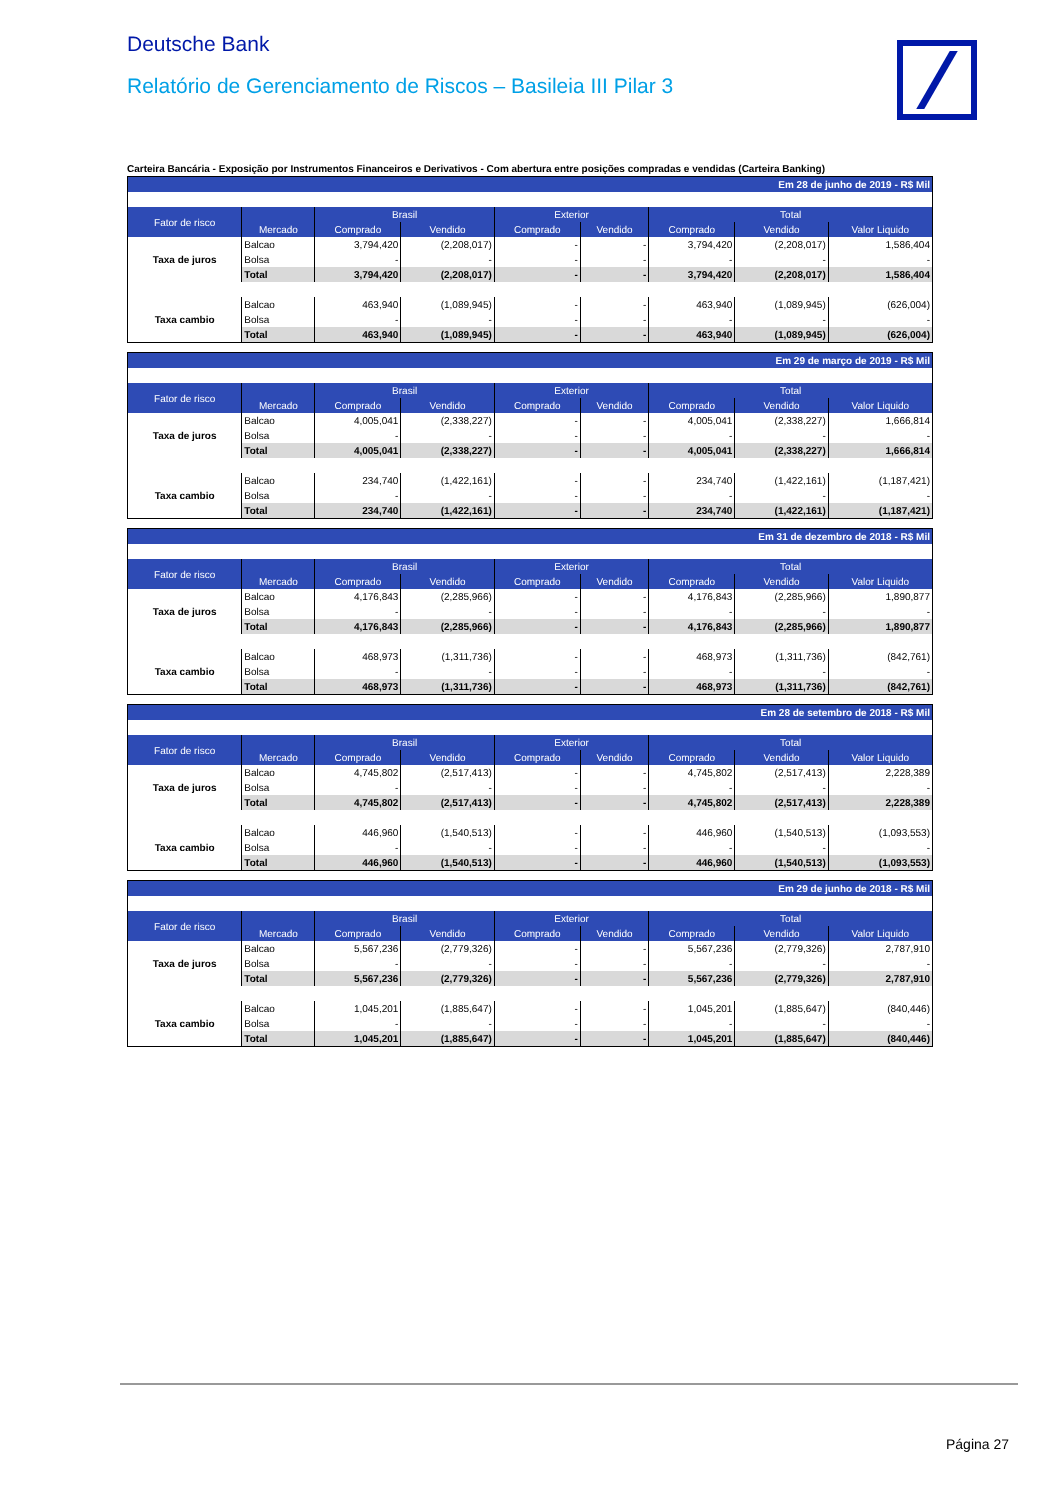Deutsche Bank
Relatório de Gerenciamento de Riscos – Basileia III Pilar 3
Carteira Bancária - Exposição por Instrumentos Financeiros e Derivativos - Com abertura entre posições compradas e vendidas (Carteira Banking)
| Em 28 de junho de 2019 - R$ Mil | | | | | | | | |
| Fator de risco | | Brasil | | Exterior | | Total | | |
| | Mercado | Comprado | Vendido | Comprado | Vendido | Comprado | Vendido | Valor Liquido |
| Taxa de juros | Balcao | 3,794,420 | (2,208,017) | - | - | 3,794,420 | (2,208,017) | 1,586,404 |
| | Bolsa | - | - | - | - | - | - | - |
| | Total | 3,794,420 | (2,208,017) | - | - | 3,794,420 | (2,208,017) | 1,586,404 |
| Taxa cambio | Balcao | 463,940 | (1,089,945) | - | - | 463,940 | (1,089,945) | (626,004) |
| | Bolsa | - | - | - | - | - | - | - |
| | Total | 463,940 | (1,089,945) | - | - | 463,940 | (1,089,945) | (626,004) |
| Em 29 de março de 2019 - R$ Mil | | | | | | | | |
| Fator de risco | | Brasil | | Exterior | | Total | | |
| | Mercado | Comprado | Vendido | Comprado | Vendido | Comprado | Vendido | Valor Liquido |
| Taxa de juros | Balcao | 4,005,041 | (2,338,227) | - | - | 4,005,041 | (2,338,227) | 1,666,814 |
| | Bolsa | - | - | - | - | - | - | - |
| | Total | 4,005,041 | (2,338,227) | - | - | 4,005,041 | (2,338,227) | 1,666,814 |
| Taxa cambio | Balcao | 234,740 | (1,422,161) | - | - | 234,740 | (1,422,161) | (1,187,421) |
| | Bolsa | - | - | - | - | - | - | - |
| | Total | 234,740 | (1,422,161) | - | - | 234,740 | (1,422,161) | (1,187,421) |
| Em 31 de dezembro de 2018 - R$ Mil | | | | | | | | |
| Fator de risco | | Brasil | | Exterior | | Total | | |
| | Mercado | Comprado | Vendido | Comprado | Vendido | Comprado | Vendido | Valor Liquido |
| Taxa de juros | Balcao | 4,176,843 | (2,285,966) | - | - | 4,176,843 | (2,285,966) | 1,890,877 |
| | Bolsa | - | - | - | - | - | - | - |
| | Total | 4,176,843 | (2,285,966) | - | - | 4,176,843 | (2,285,966) | 1,890,877 |
| Taxa cambio | Balcao | 468,973 | (1,311,736) | - | - | 468,973 | (1,311,736) | (842,761) |
| | Bolsa | - | - | - | - | - | - | - |
| | Total | 468,973 | (1,311,736) | - | - | 468,973 | (1,311,736) | (842,761) |
| Em 28 de setembro de 2018 - R$ Mil | | | | | | | | |
| Fator de risco | | Brasil | | Exterior | | Total | | |
| | Mercado | Comprado | Vendido | Comprado | Vendido | Comprado | Vendido | Valor Liquido |
| Taxa de juros | Balcao | 4,745,802 | (2,517,413) | - | - | 4,745,802 | (2,517,413) | 2,228,389 |
| | Bolsa | - | - | - | - | - | - | - |
| | Total | 4,745,802 | (2,517,413) | - | - | 4,745,802 | (2,517,413) | 2,228,389 |
| Taxa cambio | Balcao | 446,960 | (1,540,513) | - | - | 446,960 | (1,540,513) | (1,093,553) |
| | Bolsa | - | - | - | - | - | - | - |
| | Total | 446,960 | (1,540,513) | - | - | 446,960 | (1,540,513) | (1,093,553) |
| Em 29 de junho de 2018 - R$ Mil | | | | | | | | |
| Fator de risco | | Brasil | | Exterior | | Total | | |
| | Mercado | Comprado | Vendido | Comprado | Vendido | Comprado | Vendido | Valor Liquido |
| Taxa de juros | Balcao | 5,567,236 | (2,779,326) | - | - | 5,567,236 | (2,779,326) | 2,787,910 |
| | Bolsa | - | - | - | - | - | - | - |
| | Total | 5,567,236 | (2,779,326) | - | - | 5,567,236 | (2,779,326) | 2,787,910 |
| Taxa cambio | Balcao | 1,045,201 | (1,885,647) | - | - | 1,045,201 | (1,885,647) | (840,446) |
| | Bolsa | - | - | - | - | - | - | - |
| | Total | 1,045,201 | (1,885,647) | - | - | 1,045,201 | (1,885,647) | (840,446) |
Página 27